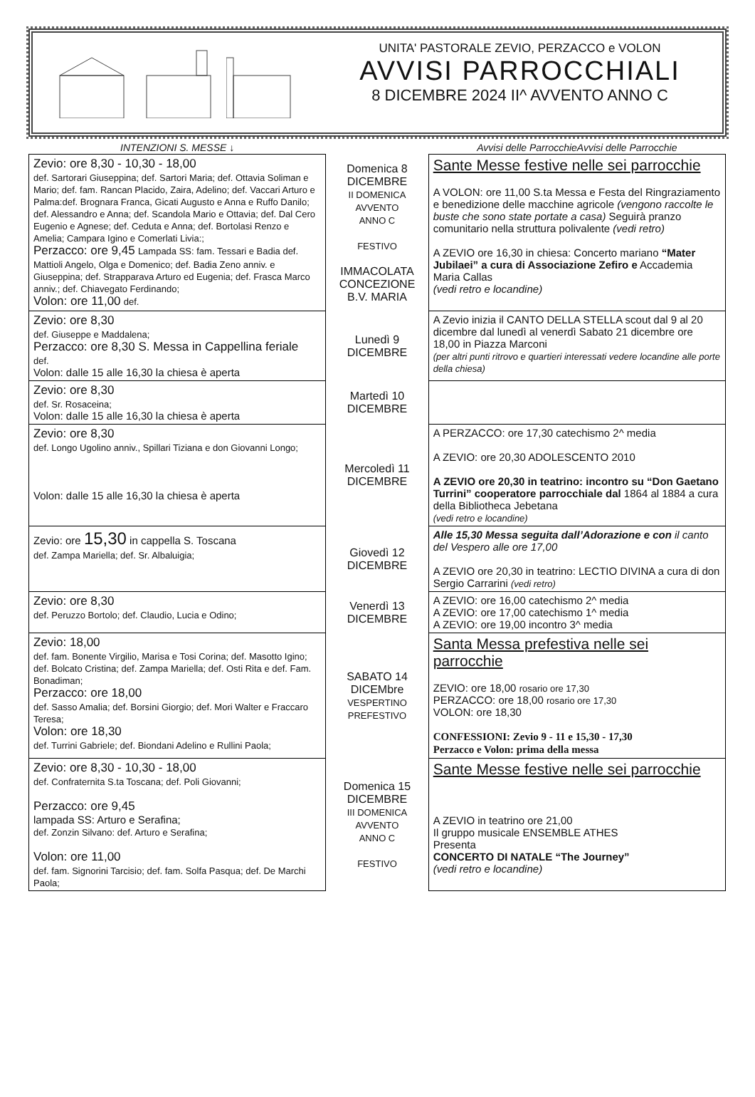UNITA' PASTORALE ZEVIO, PERZACCO e VOLON
AVVISI PARROCCHIALI
8 DICEMBRE 2024 II^ AVVENTO ANNO C
| INTENZIONI S. MESSE ↓ | | Avvisi delle ParrocchieAvvisi delle Parrocchie |
| --- | --- | --- |
| Zevio: ore 8,30 - 10,30 - 18,00 def. Sartorari Giuseppina; def. Sartori Maria; def. Ottavia Soliman e Mario; def. fam. Rancan Placido, Zaira, Adelino; def. Vaccari Arturo e Palma:def. Brognara Franca, Gicati Augusto e Anna e Ruffo Danilo; def. Alessandro e Anna; def. Scandola Mario e Ottavia; def. Dal Cero Eugenio e Agnese; def. Ceduta e Anna; def. Bortolasi Renzo e Amelia; Campara Igino e Comerlati Livia:; Perzacco: ore 9,45 Lampada SS: fam. Tessari e Badia def. Mattioli Angelo, Olga e Domenico; def. Badia Zeno anniv. e Giuseppina; def. Strapparava Arturo ed Eugenia; def. Frasca Marco anniv.; def. Chiavegato Ferdinando; Volon: ore 11,00 def. | Domenica 8 DICEMBRE II DOMENICA AVVENTO ANNO C FESTIVO IMMACOLATA CONCEZIONE B.V. MARIA | Sante Messe festive nelle sei parrocchie A VOLON: ore 11,00 S.ta Messa e Festa del Ringraziamento e benedizione delle macchine agricole (vengono raccolte le buste che sono state portate a casa) Seguirà pranzo comunitario nella struttura polivalente (vedi retro) A ZEVIO ore 16,30 in chiesa: Concerto mariano “Mater Jubilaei” a cura di Associazione Zefiro e Accademia Maria Callas (vedi retro e locandine) |
| Zevio: ore 8,30 def. Giuseppe e Maddalena; Perzacco: ore 8,30 S. Messa in Cappellina feriale def. Volon: dalle 15 alle 16,30 la chiesa è aperta | Lunedì 9 DICEMBRE | A Zevio inizia il CANTO DELLA STELLA scout dal 9 al 20 dicembre dal lunedì al venerdì Sabato 21 dicembre ore 18,00 in Piazza Marconi (per altri punti ritrovo e quartieri interessati vedere locandine alle porte della chiesa) |
| Zevio: ore 8,30 def. Sr. Rosaceina; Volon: dalle 15 alle 16,30 la chiesa è aperta | Martedì 10 DICEMBRE | |
| Zevio: ore 8,30 def. Longo Ugolino anniv., Spillari Tiziana e don Giovanni Longo; Volon: dalle 15 alle 16,30 la chiesa è aperta | Mercoledì 11 DICEMBRE | A PERZACCO: ore 17,30 catechismo 2^ media A ZEVIO: ore 20,30 ADOLESCENTO 2010 A ZEVIO ore 20,30 in teatrino: incontro su “Don Gaetano Turrini” cooperatore parrocchiale dal 1864 al 1884 a cura della Bibliotheca Jebetana (vedi retro e locandine) |
| Zevio: ore 15,30 in cappella S. Toscana def. Zampa Mariella; def. Sr. Albaluigia; | Giovedì 12 DICEMBRE | Alle 15,30 Messa seguita dall’Adorazione e con il canto del Vespero alle ore 17,00 A ZEVIO ore 20,30 in teatrino: LECTIO DIVINA a cura di don Sergio Carrarini (vedi retro) |
| Zevio: ore 8,30 def. Peruzzo Bortolo; def. Claudio, Lucia e Odino; | Venerdì 13 DICEMBRE | A ZEVIO: ore 16,00 catechismo 2^ media A ZEVIO: ore 17,00 catechismo 1^ media A ZEVIO: ore 19,00 incontro 3^ media |
| Zevio: 18,00 def. fam. Bonente Virgilio, Marisa e Tosi Corina; def. Masotto Igino; def. Bolcato Cristina; def. Zampa Mariella; def. Osti Rita e def. Fam. Bonadiman; Perzacco: ore 18,00 def. Sasso Amalia; def. Borsini Giorgio; def. Mori Walter e Fraccaro Teresa; Volon: ore 18,30 def. Turrini Gabriele; def. Biondani Adelino e Rullini Paola; | SABATO 14 DICEMbre VESPERTINO PREFESTIVO | Santa Messa prefestiva nelle sei parrocchie ZEVIO: ore 18,00 rosario ore 17,30 PERZACCO: ore 18,00 rosario ore 17,30 VOLON: ore 18,30 CONFESSIONI: Zevio 9 - 11 e 15,30 - 17,30 Perzacco e Volon: prima della messa |
| Zevio: ore 8,30 - 10,30 - 18,00 def. Confraternita S.ta Toscana; def. Poli Giovanni; Perzacco: ore 9,45 lampada SS: Arturo e Serafina; def. Zonzin Silvano: def. Arturo e Serafina; Volon: ore 11,00 def. fam. Signorini Tarcisio; def. fam. Solfa Pasqua; def. De Marchi Paola; | Domenica 15 DICEMBRE III DOMENICA AVVENTO ANNO C FESTIVO | Sante Messe festive nelle sei parrocchie A ZEVIO in teatrino ore 21,00 Il gruppo musicale ENSEMBLE ATHES Presenta CONCERTO DI NATALE “The Journey” (vedi retro e locandine) |